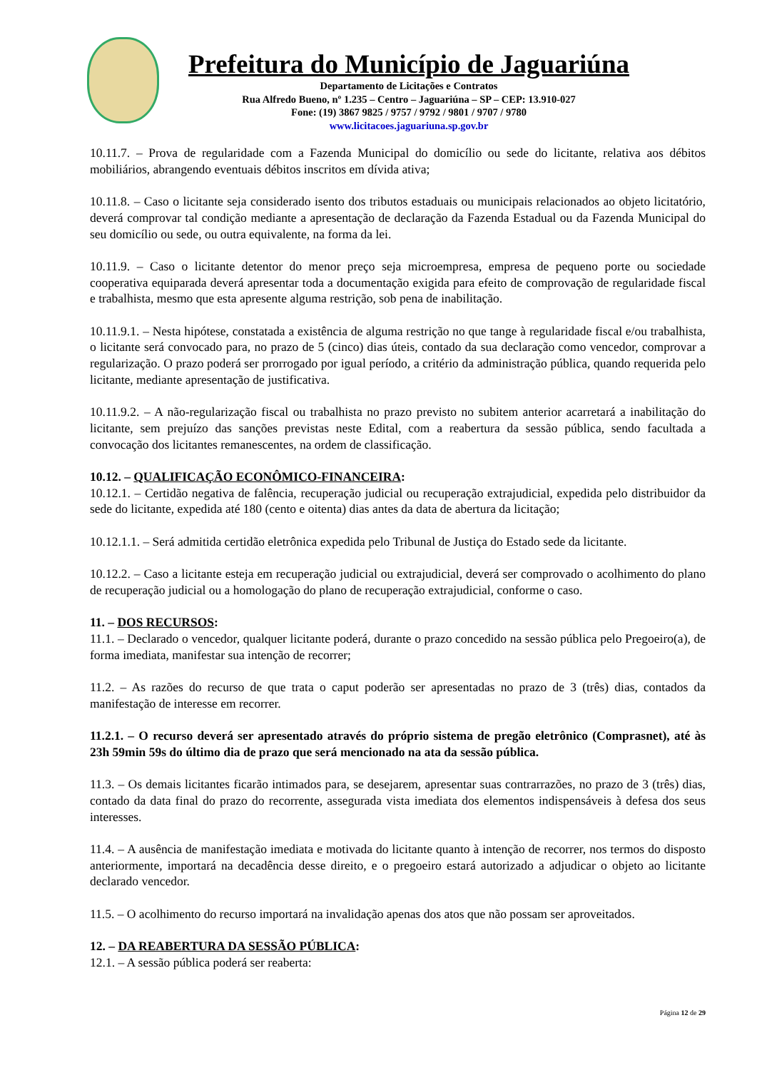Prefeitura do Município de Jaguariúna
Departamento de Licitações e Contratos
Rua Alfredo Bueno, nº 1.235 – Centro – Jaguariúna – SP – CEP: 13.910-027
Fone: (19) 3867 9825 / 9757 / 9792 / 9801 / 9707 / 9780
www.licitacoes.jaguariuna.sp.gov.br
10.11.7. – Prova de regularidade com a Fazenda Municipal do domicílio ou sede do licitante, relativa aos débitos mobiliários, abrangendo eventuais débitos inscritos em dívida ativa;
10.11.8. – Caso o licitante seja considerado isento dos tributos estaduais ou municipais relacionados ao objeto licitatório, deverá comprovar tal condição mediante a apresentação de declaração da Fazenda Estadual ou da Fazenda Municipal do seu domicílio ou sede, ou outra equivalente, na forma da lei.
10.11.9. – Caso o licitante detentor do menor preço seja microempresa, empresa de pequeno porte ou sociedade cooperativa equiparada deverá apresentar toda a documentação exigida para efeito de comprovação de regularidade fiscal e trabalhista, mesmo que esta apresente alguma restrição, sob pena de inabilitação.
10.11.9.1. – Nesta hipótese, constatada a existência de alguma restrição no que tange à regularidade fiscal e/ou trabalhista, o licitante será convocado para, no prazo de 5 (cinco) dias úteis, contado da sua declaração como vencedor, comprovar a regularização. O prazo poderá ser prorrogado por igual período, a critério da administração pública, quando requerida pelo licitante, mediante apresentação de justificativa.
10.11.9.2. – A não-regularização fiscal ou trabalhista no prazo previsto no subitem anterior acarretará a inabilitação do licitante, sem prejuízo das sanções previstas neste Edital, com a reabertura da sessão pública, sendo facultada a convocação dos licitantes remanescentes, na ordem de classificação.
10.12. – QUALIFICAÇÃO ECONÔMICO-FINANCEIRA:
10.12.1. – Certidão negativa de falência, recuperação judicial ou recuperação extrajudicial, expedida pelo distribuidor da sede do licitante, expedida até 180 (cento e oitenta) dias antes da data de abertura da licitação;
10.12.1.1. – Será admitida certidão eletrônica expedida pelo Tribunal de Justiça do Estado sede da licitante.
10.12.2. – Caso a licitante esteja em recuperação judicial ou extrajudicial, deverá ser comprovado o acolhimento do plano de recuperação judicial ou a homologação do plano de recuperação extrajudicial, conforme o caso.
11. – DOS RECURSOS:
11.1. – Declarado o vencedor, qualquer licitante poderá, durante o prazo concedido na sessão pública pelo Pregoeiro(a), de forma imediata, manifestar sua intenção de recorrer;
11.2. – As razões do recurso de que trata o caput poderão ser apresentadas no prazo de 3 (três) dias, contados da manifestação de interesse em recorrer.
11.2.1. – O recurso deverá ser apresentado através do próprio sistema de pregão eletrônico (Comprasnet), até às 23h 59min 59s do último dia de prazo que será mencionado na ata da sessão pública.
11.3. – Os demais licitantes ficarão intimados para, se desejarem, apresentar suas contrarrazões, no prazo de 3 (três) dias, contado da data final do prazo do recorrente, assegurada vista imediata dos elementos indispensáveis à defesa dos seus interesses.
11.4. – A ausência de manifestação imediata e motivada do licitante quanto à intenção de recorrer, nos termos do disposto anteriormente, importará na decadência desse direito, e o pregoeiro estará autorizado a adjudicar o objeto ao licitante declarado vencedor.
11.5. – O acolhimento do recurso importará na invalidação apenas dos atos que não possam ser aproveitados.
12. – DA REABERTURA DA SESSÃO PÚBLICA:
12.1. – A sessão pública poderá ser reaberta:
Página 12 de 29